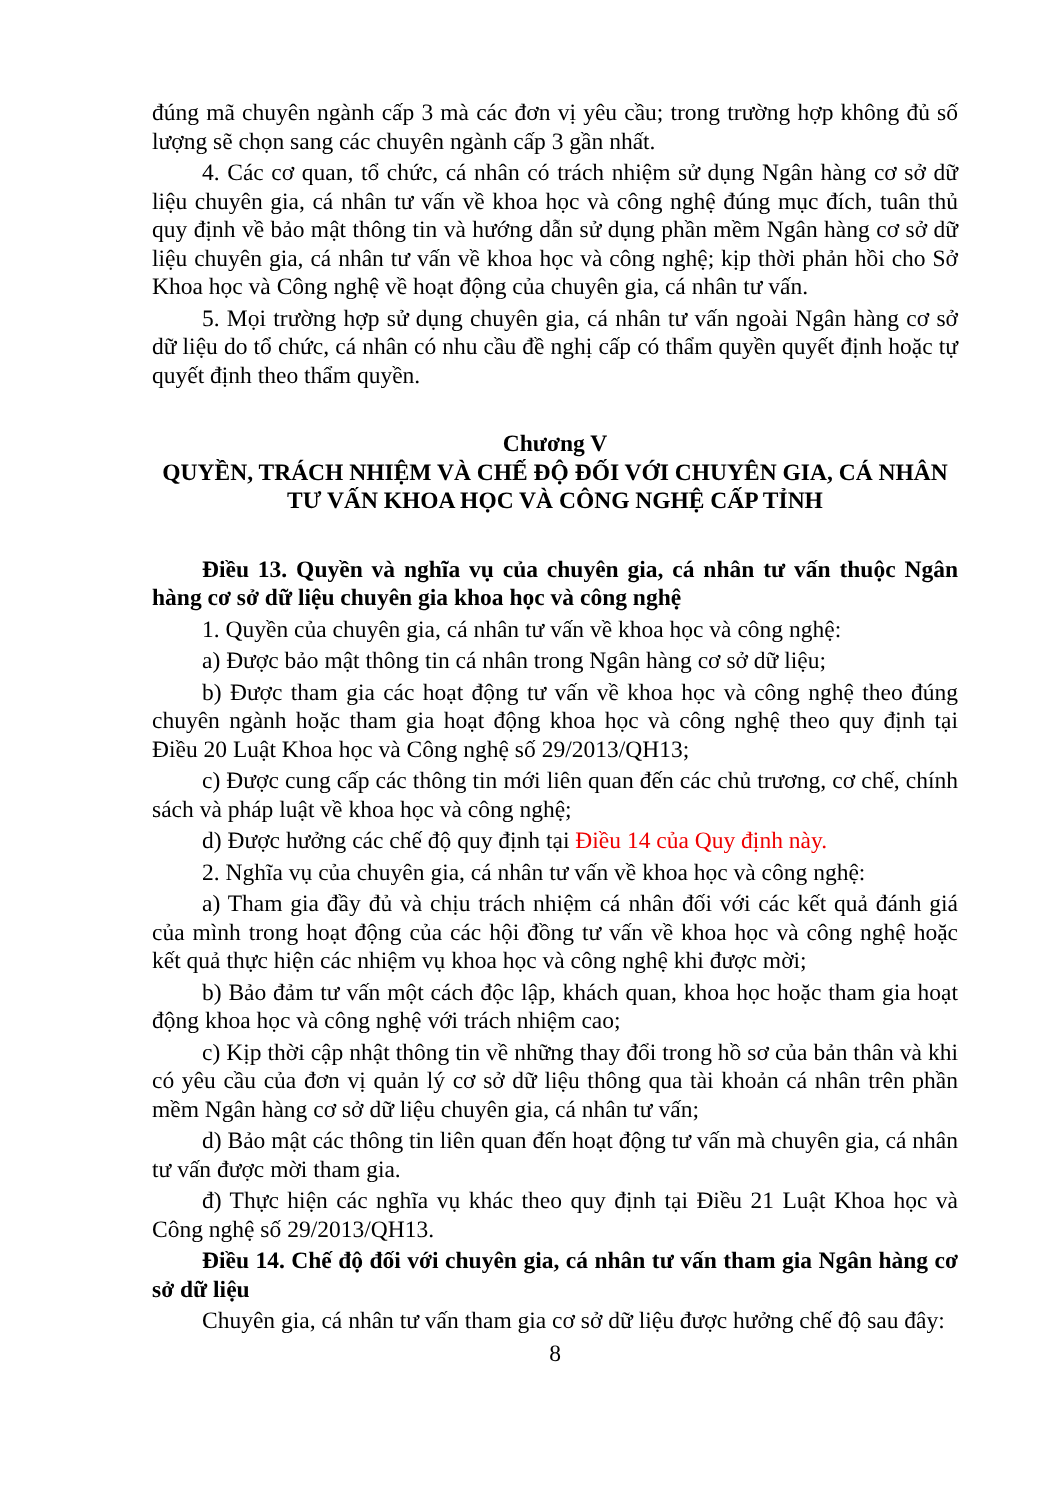đúng mã chuyên ngành cấp 3 mà các đơn vị yêu cầu; trong trường hợp không đủ số lượng sẽ chọn sang các chuyên ngành cấp 3 gần nhất.
4. Các cơ quan, tổ chức, cá nhân có trách nhiệm sử dụng Ngân hàng cơ sở dữ liệu chuyên gia, cá nhân tư vấn về khoa học và công nghệ đúng mục đích, tuân thủ quy định về bảo mật thông tin và hướng dẫn sử dụng phần mềm Ngân hàng cơ sở dữ liệu chuyên gia, cá nhân tư vấn về khoa học và công nghệ; kịp thời phản hồi cho Sở Khoa học và Công nghệ về hoạt động của chuyên gia, cá nhân tư vấn.
5. Mọi trường hợp sử dụng chuyên gia, cá nhân tư vấn ngoài Ngân hàng cơ sở dữ liệu do tổ chức, cá nhân có nhu cầu đề nghị cấp có thẩm quyền quyết định hoặc tự quyết định theo thẩm quyền.
Chương V
QUYỀN, TRÁCH NHIỆM VÀ CHẾ ĐỘ ĐỐI VỚI CHUYÊN GIA, CÁ NHÂN TƯ VẤN KHOA HỌC VÀ CÔNG NGHỆ CẤP TỈNH
Điều 13. Quyền và nghĩa vụ của chuyên gia, cá nhân tư vấn thuộc Ngân hàng cơ sở dữ liệu chuyên gia khoa học và công nghệ
1. Quyền của chuyên gia, cá nhân tư vấn về khoa học và công nghệ:
a) Được bảo mật thông tin cá nhân trong Ngân hàng cơ sở dữ liệu;
b) Được tham gia các hoạt động tư vấn về khoa học và công nghệ theo đúng chuyên ngành hoặc tham gia hoạt động khoa học và công nghệ theo quy định tại Điều 20 Luật Khoa học và Công nghệ số 29/2013/QH13;
c) Được cung cấp các thông tin mới liên quan đến các chủ trương, cơ chế, chính sách và pháp luật về khoa học và công nghệ;
d) Được hưởng các chế độ quy định tại Điều 14 của Quy định này.
2. Nghĩa vụ của chuyên gia, cá nhân tư vấn về khoa học và công nghệ:
a) Tham gia đầy đủ và chịu trách nhiệm cá nhân đối với các kết quả đánh giá của mình trong hoạt động của các hội đồng tư vấn về khoa học và công nghệ hoặc kết quả thực hiện các nhiệm vụ khoa học và công nghệ khi được mời;
b) Bảo đảm tư vấn một cách độc lập, khách quan, khoa học hoặc tham gia hoạt động khoa học và công nghệ với trách nhiệm cao;
c) Kịp thời cập nhật thông tin về những thay đổi trong hồ sơ của bản thân và khi có yêu cầu của đơn vị quản lý cơ sở dữ liệu thông qua tài khoản cá nhân trên phần mềm Ngân hàng cơ sở dữ liệu chuyên gia, cá nhân tư vấn;
d) Bảo mật các thông tin liên quan đến hoạt động tư vấn mà chuyên gia, cá nhân tư vấn được mời tham gia.
đ) Thực hiện các nghĩa vụ khác theo quy định tại Điều 21 Luật Khoa học và Công nghệ số 29/2013/QH13.
Điều 14. Chế độ đối với chuyên gia, cá nhân tư vấn tham gia Ngân hàng cơ sở dữ liệu
Chuyên gia, cá nhân tư vấn tham gia cơ sở dữ liệu được hưởng chế độ sau đây:
8